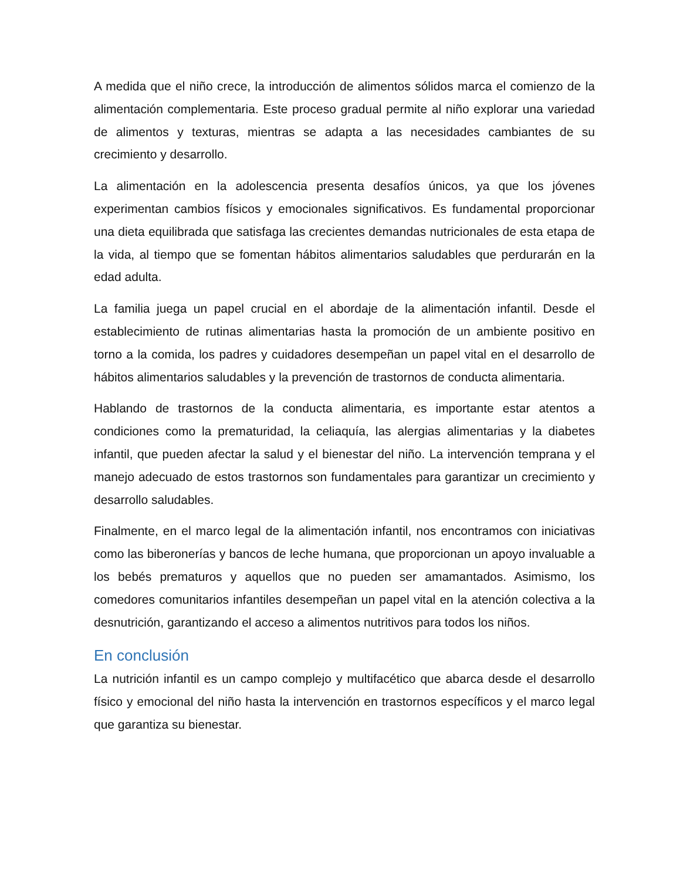A medida que el niño crece, la introducción de alimentos sólidos marca el comienzo de la alimentación complementaria. Este proceso gradual permite al niño explorar una variedad de alimentos y texturas, mientras se adapta a las necesidades cambiantes de su crecimiento y desarrollo.
La alimentación en la adolescencia presenta desafíos únicos, ya que los jóvenes experimentan cambios físicos y emocionales significativos. Es fundamental proporcionar una dieta equilibrada que satisfaga las crecientes demandas nutricionales de esta etapa de la vida, al tiempo que se fomentan hábitos alimentarios saludables que perdurarán en la edad adulta.
La familia juega un papel crucial en el abordaje de la alimentación infantil. Desde el establecimiento de rutinas alimentarias hasta la promoción de un ambiente positivo en torno a la comida, los padres y cuidadores desempeñan un papel vital en el desarrollo de hábitos alimentarios saludables y la prevención de trastornos de conducta alimentaria.
Hablando de trastornos de la conducta alimentaria, es importante estar atentos a condiciones como la prematuridad, la celiaquía, las alergias alimentarias y la diabetes infantil, que pueden afectar la salud y el bienestar del niño. La intervención temprana y el manejo adecuado de estos trastornos son fundamentales para garantizar un crecimiento y desarrollo saludables.
Finalmente, en el marco legal de la alimentación infantil, nos encontramos con iniciativas como las biberonerías y bancos de leche humana, que proporcionan un apoyo invaluable a los bebés prematuros y aquellos que no pueden ser amamantados. Asimismo, los comedores comunitarios infantiles desempeñan un papel vital en la atención colectiva a la desnutrición, garantizando el acceso a alimentos nutritivos para todos los niños.
En conclusión
La nutrición infantil es un campo complejo y multifacético que abarca desde el desarrollo físico y emocional del niño hasta la intervención en trastornos específicos y el marco legal que garantiza su bienestar.